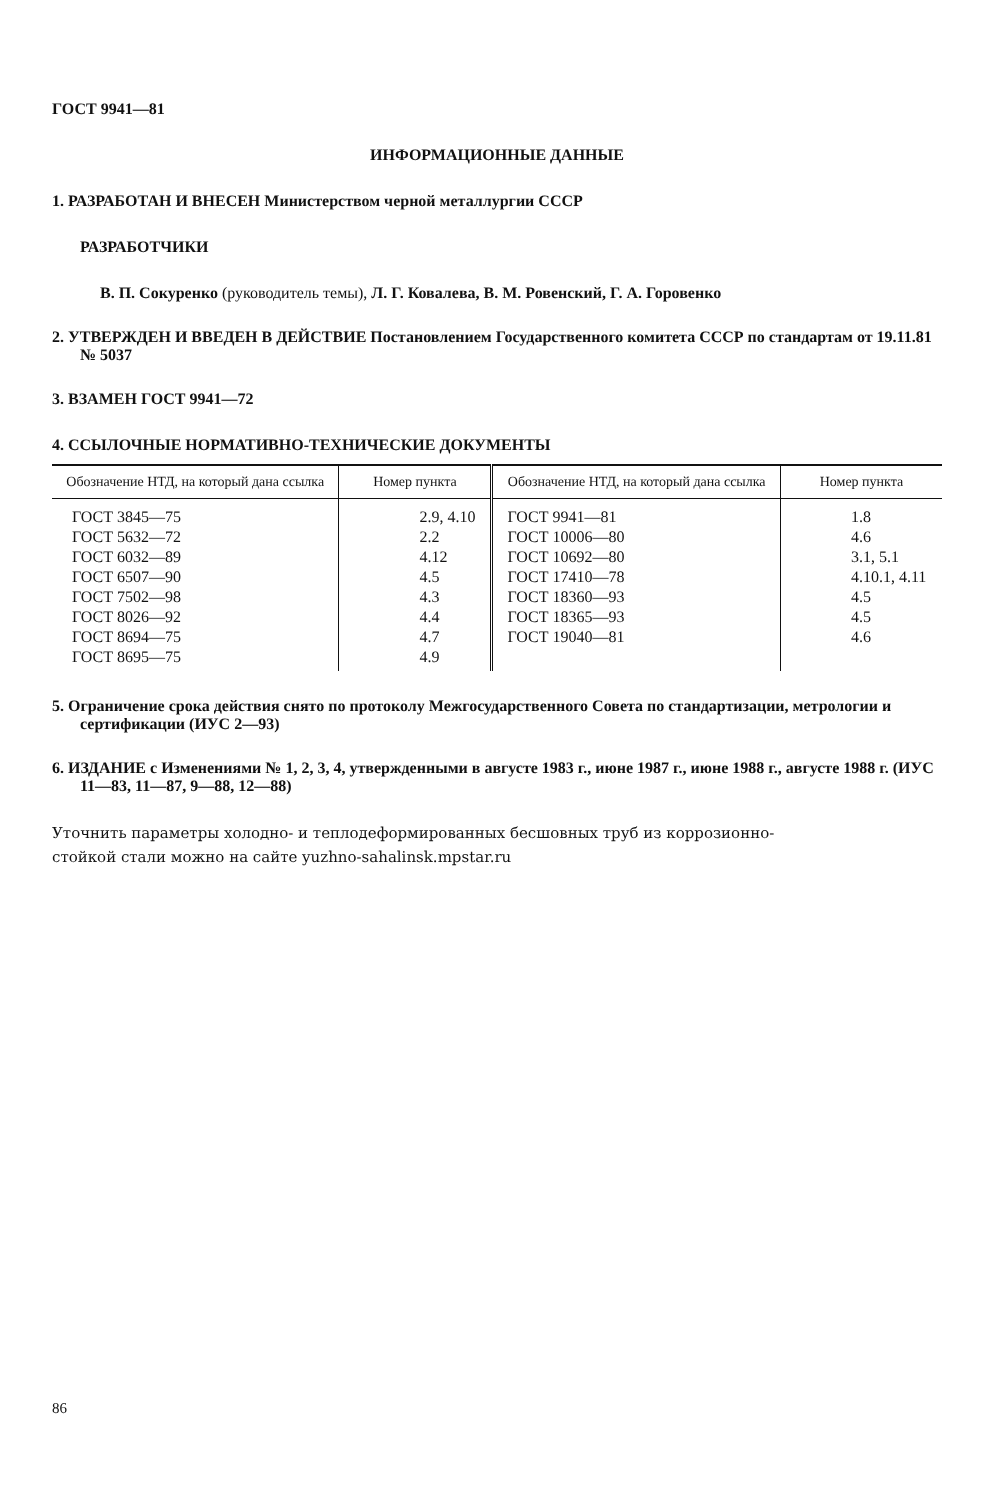ГОСТ 9941—81
ИНФОРМАЦИОННЫЕ ДАННЫЕ
1. РАЗРАБОТАН И ВНЕСЕН Министерством черной металлургии СССР
РАЗРАБОТЧИКИ
В. П. Сокуренко (руководитель темы), Л. Г. Ковалева, В. М. Ровенский, Г. А. Горовенко
2. УТВЕРЖДЕН И ВВЕДЕН В ДЕЙСТВИЕ Постановлением Государственного комитета СССР по стандартам от 19.11.81 № 5037
3. ВЗАМЕН ГОСТ 9941—72
4. ССЫЛОЧНЫЕ НОРМАТИВНО-ТЕХНИЧЕСКИЕ ДОКУМЕНТЫ
| Обозначение НТД, на который дана ссылка | Номер пункта | Обозначение НТД, на который дана ссылка | Номер пункта |
| --- | --- | --- | --- |
| ГОСТ 3845—75 ГОСТ 5632—72 ГОСТ 6032—89 ГОСТ 6507—90 ГОСТ 7502—98 ГОСТ 8026—92 ГОСТ 8694—75 ГОСТ 8695—75 | 2.9, 4.10 2.2 4.12 4.5 4.3 4.4 4.7 4.9 | ГОСТ 9941—81 ГОСТ 10006—80 ГОСТ 10692—80 ГОСТ 17410—78 ГОСТ 18360—93 ГОСТ 18365—93 ГОСТ 19040—81 | 1.8 4.6 3.1, 5.1 4.10.1, 4.11 4.5 4.5 4.6 |
5. Ограничение срока действия снято по протоколу Межгосударственного Совета по стандартизации, метрологии и сертификации (ИУС 2—93)
6. ИЗДАНИЕ с Изменениями № 1, 2, 3, 4, утвержденными в августе 1983 г., июне 1987 г., июне 1988 г., августе 1988 г. (ИУС 11—83, 11—87, 9—88, 12—88)
Уточнить параметры холодно- и теплодеформированных бесшовных труб из коррозионно-
стойкой стали можно на сайте yuzhno-sahalinsk.mpstar.ru
86